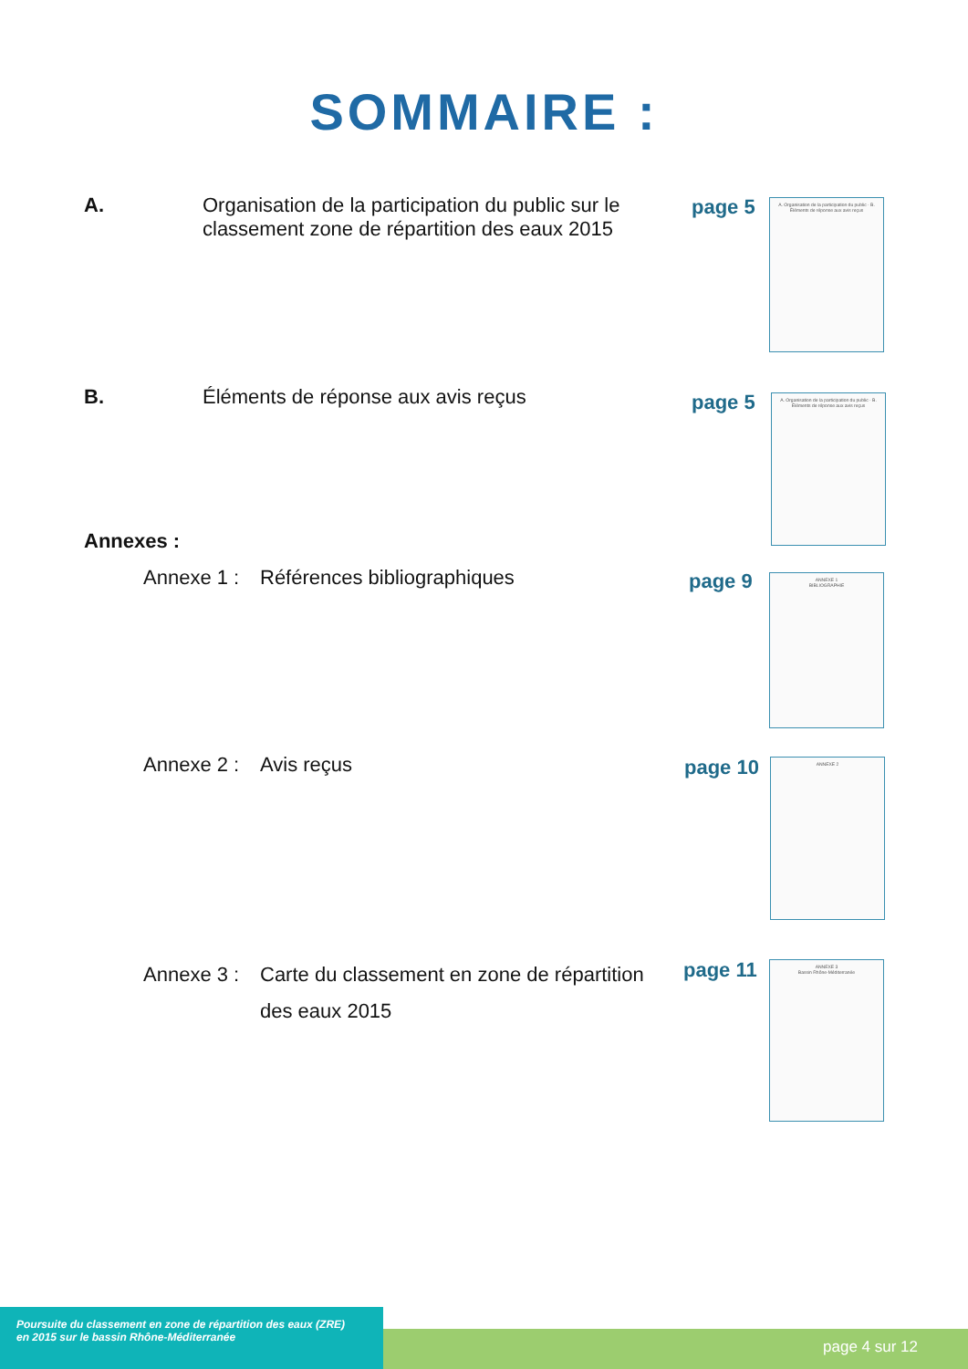SOMMAIRE :
A. Organisation de la participation du public sur le classement zone de répartition des eaux 2015
page 5
A. Organisation de la participation du public · B. Éléments de réponse aux avis reçus
B. Éléments de réponse aux avis reçus page 5
A. Organisation de la participation du public · B. Éléments de réponse aux avis reçus
Annexes :
Annexe 1 : Références bibliographiques page 9
ANNEXE 1
BIBLIOGRAPHIE
Annexe 2 : Avis reçus page 10 ANNEXE 2
Annexe 3 : Carte du classement en zone de répartition des eaux 2015
page 11
ANNEXE 3
Bassin Rhône-Méditerranée
page 4 sur 12
Poursuite du classement en zone de répartition des eaux (ZRE)
en 2015 sur le bassin Rhône-Méditerranée